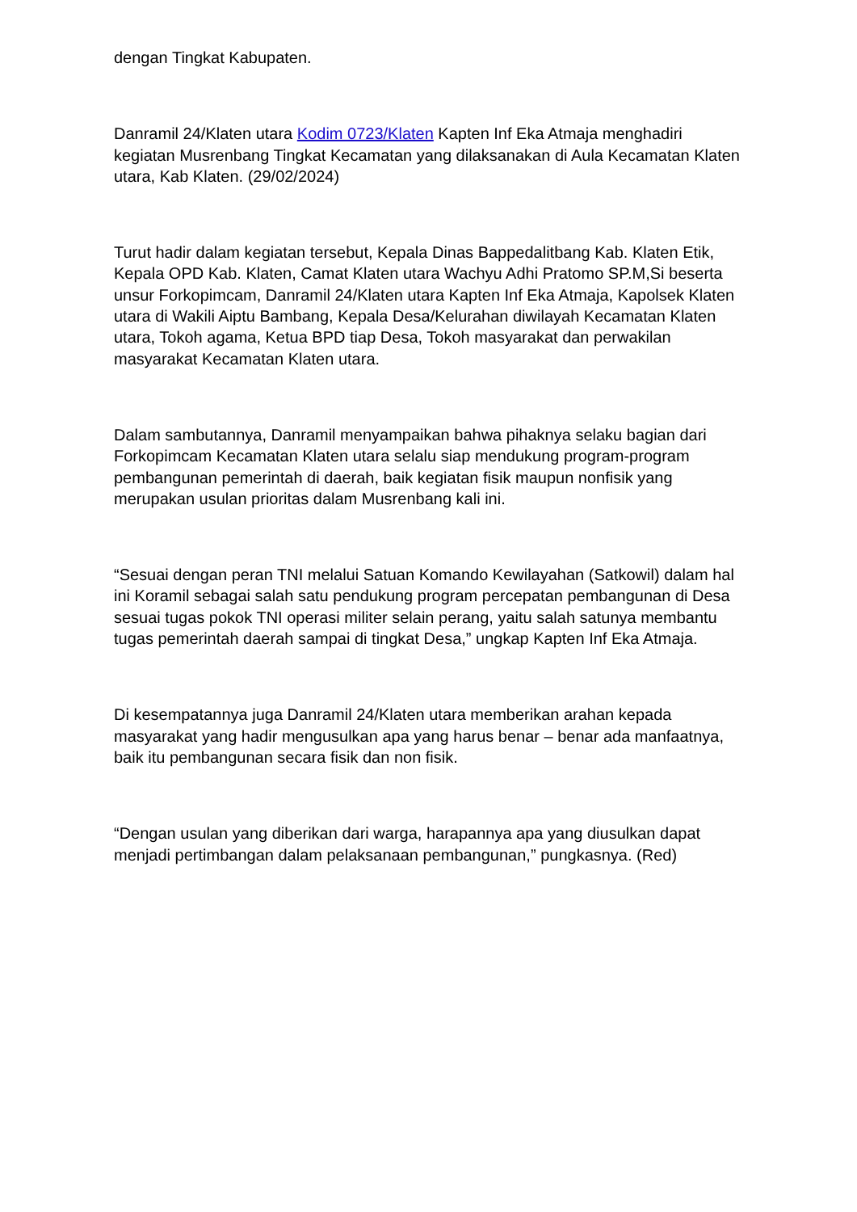dengan Tingkat Kabupaten.
Danramil 24/Klaten utara Kodim 0723/Klaten Kapten Inf Eka Atmaja menghadiri kegiatan Musrenbang Tingkat Kecamatan yang dilaksanakan di Aula Kecamatan Klaten utara, Kab Klaten. (29/02/2024)
Turut hadir dalam kegiatan tersebut, Kepala Dinas Bappedalitbang Kab. Klaten Etik, Kepala OPD Kab. Klaten, Camat Klaten utara Wachyu Adhi Pratomo SP.M,Si beserta unsur Forkopimcam, Danramil 24/Klaten utara Kapten Inf Eka Atmaja, Kapolsek Klaten utara di Wakili Aiptu Bambang, Kepala Desa/Kelurahan diwilayah Kecamatan Klaten utara, Tokoh agama, Ketua BPD tiap Desa, Tokoh masyarakat dan perwakilan masyarakat Kecamatan Klaten utara.
Dalam sambutannya, Danramil menyampaikan bahwa pihaknya selaku bagian dari Forkopimcam Kecamatan Klaten utara selalu siap mendukung program-program pembangunan pemerintah di daerah, baik kegiatan fisik maupun nonfisik yang merupakan usulan prioritas dalam Musrenbang kali ini.
“Sesuai dengan peran TNI melalui Satuan Komando Kewilayahan (Satkowil) dalam hal ini Koramil sebagai salah satu pendukung program percepatan pembangunan di Desa sesuai tugas pokok TNI operasi militer selain perang, yaitu salah satunya membantu tugas pemerintah daerah sampai di tingkat Desa,” ungkap Kapten Inf Eka Atmaja.
Di kesempatannya juga Danramil 24/Klaten utara memberikan arahan kepada masyarakat yang hadir mengusulkan apa yang harus benar – benar ada manfaatnya, baik itu pembangunan secara fisik dan non fisik.
“Dengan usulan yang diberikan dari warga, harapannya apa yang diusulkan dapat menjadi pertimbangan dalam pelaksanaan pembangunan,” pungkasnya. (Red)